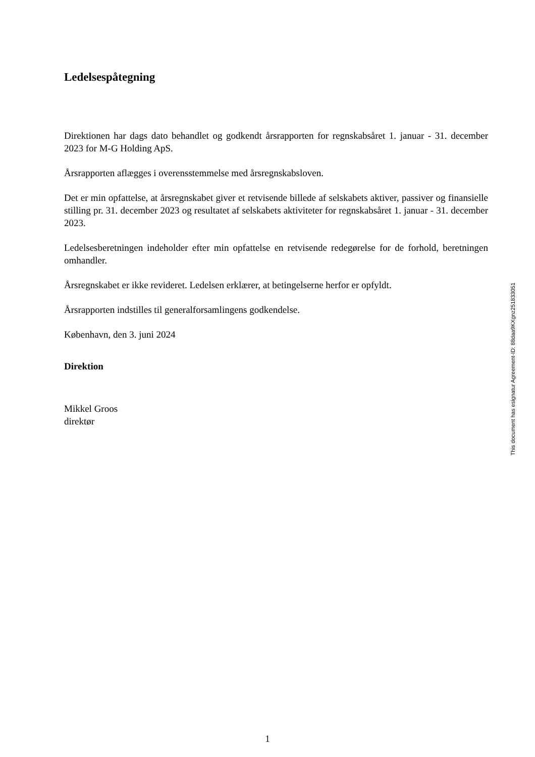Ledelsespåtegning
Direktionen har dags dato behandlet og godkendt årsrapporten for regnskabsåret 1. januar - 31. december 2023 for M-G Holding ApS.
Årsrapporten aflægges i overensstemmelse med årsregnskabsloven.
Det er min opfattelse, at årsregnskabet giver et retvisende billede af selskabets aktiver, passiver og finansielle stilling pr. 31. december 2023 og resultatet af selskabets aktiviteter for regnskabsåret 1. januar - 31. december 2023.
Ledelsesberetningen indeholder efter min opfattelse en retvisende redegørelse for de forhold, beretningen omhandler.
Årsregnskabet er ikke revideret. Ledelsen erklærer, at betingelserne herfor er opfyldt.
Årsrapporten indstilles til generalforsamlingens godkendelse.
København, den 3. juni 2024
Direktion
Mikkel Groos
direktør
This document has esignatur Agreement-ID: 88daa9KXgnz251833051
1